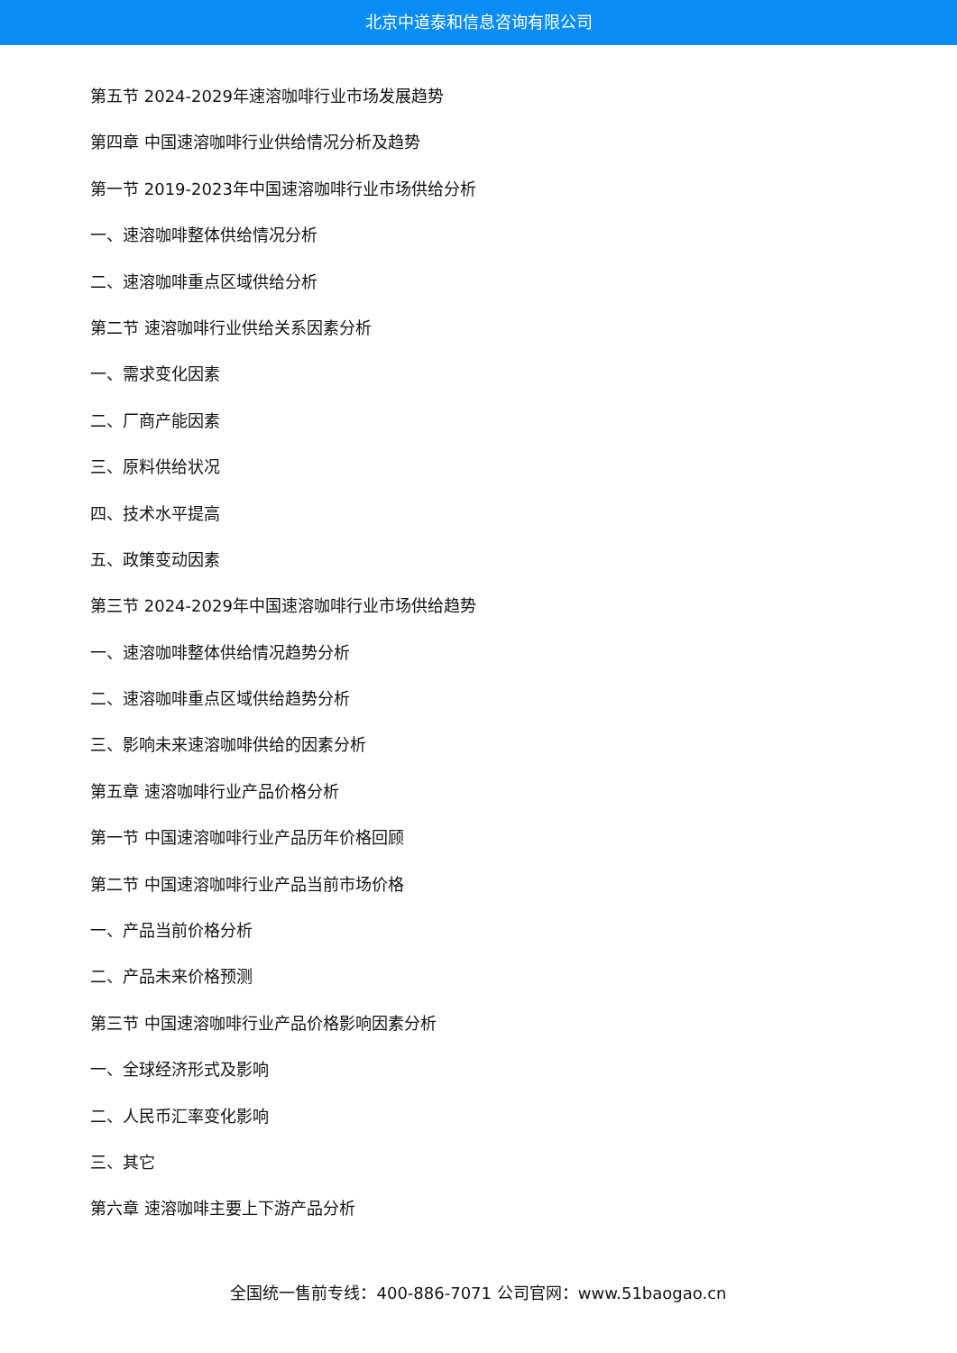北京中道泰和信息咨询有限公司
第五节 2024-2029年速溶咖啡行业市场发展趋势
第四章 中国速溶咖啡行业供给情况分析及趋势
第一节 2019-2023年中国速溶咖啡行业市场供给分析
一、速溶咖啡整体供给情况分析
二、速溶咖啡重点区域供给分析
第二节 速溶咖啡行业供给关系因素分析
一、需求变化因素
二、厂商产能因素
三、原料供给状况
四、技术水平提高
五、政策变动因素
第三节 2024-2029年中国速溶咖啡行业市场供给趋势
一、速溶咖啡整体供给情况趋势分析
二、速溶咖啡重点区域供给趋势分析
三、影响未来速溶咖啡供给的因素分析
第五章 速溶咖啡行业产品价格分析
第一节 中国速溶咖啡行业产品历年价格回顾
第二节 中国速溶咖啡行业产品当前市场价格
一、产品当前价格分析
二、产品未来价格预测
第三节 中国速溶咖啡行业产品价格影响因素分析
一、全球经济形式及影响
二、人民币汇率变化影响
三、其它
第六章 速溶咖啡主要上下游产品分析
全国统一售前专线：400-886-7071 公司官网：www.51baogao.cn